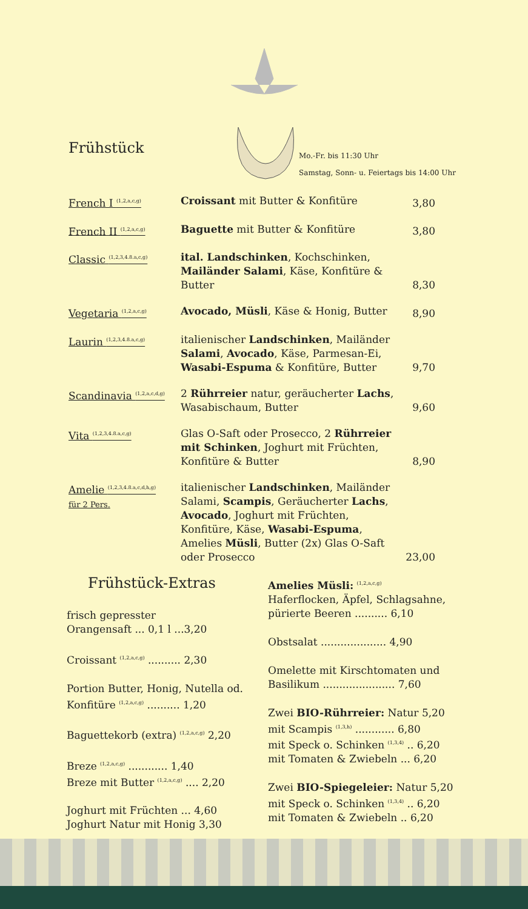Frühstück
Mo.-Fr. bis 11:30 Uhr
Samstag, Sonn- u. Feiertags bis 14:00 Uhr
French I <sup>(1,2,a,c,g)</sup>
Croissant mit Butter & Konfitüre
3,80
French II <sup>(1,2,a,c,g)</sup>
Baguette mit Butter & Konfitüre
3,80
Classic <sup>(1,2,3,4.8.a,c,g)</sup>
ital. Landschinken, Kochschinken, Mailänder Salami, Käse, Konfitüre & Butter
8,30
Vegetaria <sup>(1,2,a,c,g)</sup>
Avocado, Müsli, Käse & Honig, Butter
8,90
Laurin <sup>(1,2,3,4.8.a,c,g)</sup>
italienischer Landschinken, Mailänder Salami, Avocado, Käse, Parmesan-Ei, Wasabi-Espuma & Konfitüre, Butter
9,70
Scandinavia <sup>(1,2,a,c,d,g)</sup>
2 Rührreier natur, geräucherter Lachs, Wasabischaum, Butter
9,60
Vita <sup>(1,2,3,4.8.a,c,g)</sup>
Glas O-Saft oder Prosecco, 2 Rührreier mit Schinken, Joghurt mit Früchten, Konfitüre & Butter
8,90
Amelie <sup>(1,2,3,4.8.a,c,d,h,g)</sup>
für 2 Pers.
italienischer Landschinken, Mailänder Salami, Scampis, Geräucherter Lachs, Avocado, Joghurt mit Früchten, Konfitüre, Käse, Wasabi-Espuma, Amelies Müsli, Butter (2x) Glas O-Saft oder Prosecco
23,00
Frühstück-Extras
frisch gepresster
Orangensaft ... 0,1 l ...3,20
Croissant <sup>(1,2,a,c,g)</sup> .......... 2,30
Portion Butter, Honig, Nutella od. Konfitüre <sup>(1,2,a,c,g)</sup> .......... 1,20
Baguettekorb (extra) <sup>(1,2,a,c,g)</sup> 2,20
Breze <sup>(1,2,a,c,g)</sup> ............ 1,40
Breze mit Butter <sup>(1,2,a,c,g)</sup> .... 2,20
Joghurt mit Früchten ... 4,60
Joghurt Natur mit Honig 3,30
Amelies Müsli: <sup>(1,2,a,c,g)</sup> Haferflocken, Äpfel, Schlagsahne, pürierte Beeren .......... 6,10
Obstsalat .................... 4,90
Omelette mit Kirschtomaten und Basilikum ...................... 7,60
Zwei BIO-Rührreier: Natur 5,20
mit Scampis <sup>(1,3,h)</sup> ............ 6,80
mit Speck o. Schinken <sup>(1,3,4)</sup> .. 6,20
mit Tomaten & Zwiebeln ... 6,20
Zwei BIO-Spiegeleier: Natur 5,20
mit Speck o. Schinken <sup>(1,3,4)</sup> .. 6,20
mit Tomaten & Zwiebeln .. 6,20